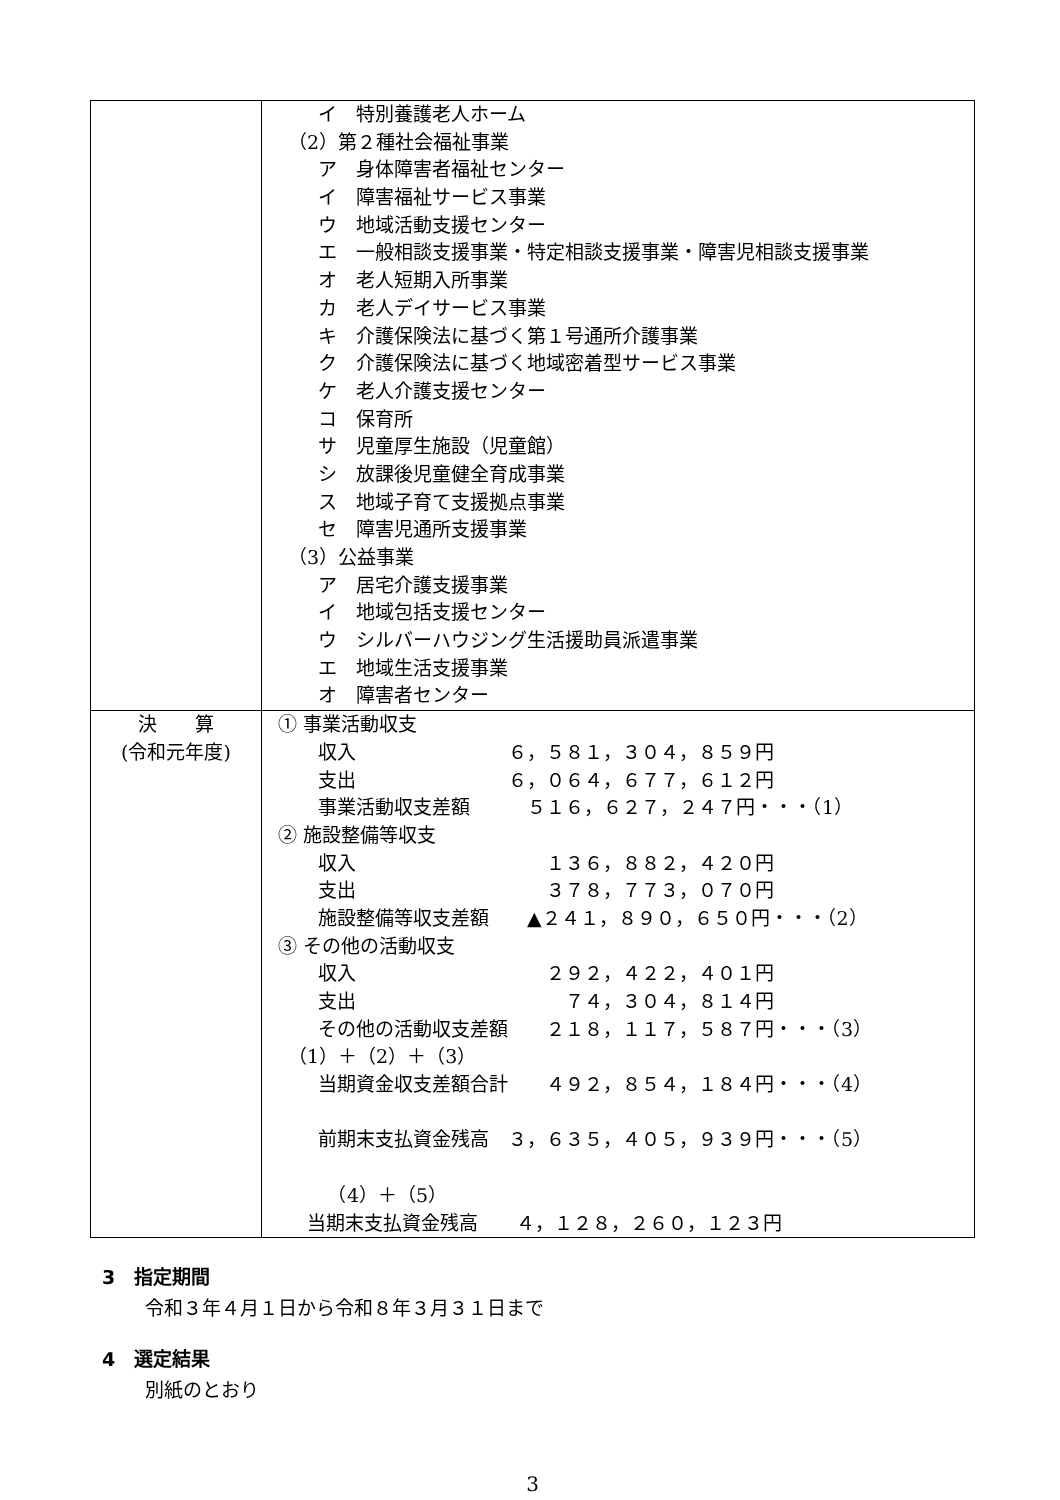| | イ 特別養護老人ホーム （2）第２種社会福祉事業 ア 身体障害者福祉センター イ 障害福祉サービス事業 ウ 地域活動支援センター エ 一般相談支援事業・特定相談支援事業・障害児相談支援事業 オ 老人短期入所事業 カ 老人デイサービス事業 キ 介護保険法に基づく第１号通所介護事業 ク 介護保険法に基づく地域密着型サービス事業 ケ 老人介護支援センター コ 保育所 サ 児童厚生施設（児童館） シ 放課後児童健全育成事業 ス 地域子育て支援拠点事業 セ 障害児通所支援事業 （3）公益事業 ア 居宅介護支援事業 イ 地域包括支援センター ウ シルバーハウジング生活援助員派遣事業 エ 地域生活支援事業 オ 障害者センター |
| 決 算 (令和元年度) | ① 事業活動収支 収入 ６，５８１，３０４，８５９円 支出 ６，０６４，６７７，６１２円 事業活動収支差額 ５１６，６２７，２４７円・・・（1） ② 施設整備等収支 収入 １３６，８８２，４２０円 支出 ３７８，７７３，０７０円 施設整備等収支差額 ▲２４１，８９０，６５０円・・・（2） ③ その他の活動収支 収入 ２９２，４２２，４０１円 支出 ７４，３０４，８１４円 その他の活動収支差額 ２１８，１１７，５８７円・・・（3） （1）＋（2）＋（3） 当期資金収支差額合計 ４９２，８５４，１８４円・・・（4） 前期末支払資金残高 ３，６３５，４０５，９３９円・・・（5） （4）＋（5） 当期末支払資金残高 ４，１２８，２６０，１２３円 |
3　指定期間
令和３年４月１日から令和８年３月３１日まで
4　選定結果
別紙のとおり
3